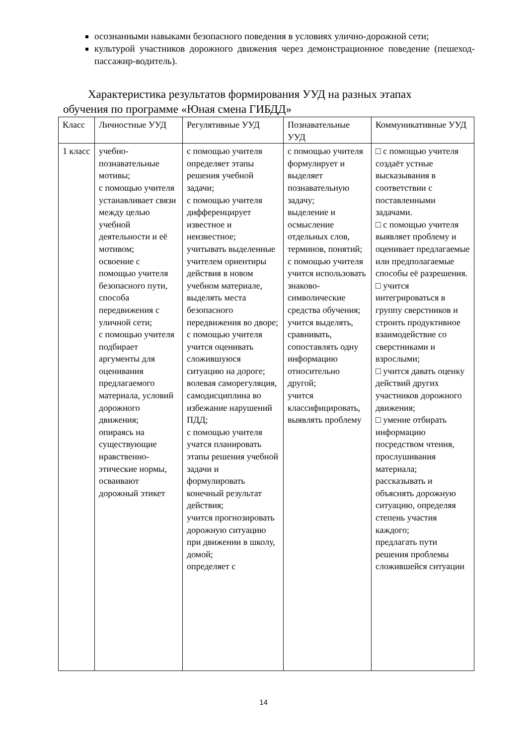осознанными навыками безопасного поведения в условиях улично-дорожной сети;
культурой участников дорожного движения через демонстрационное поведение (пешеход-пассажир-водитель).
Характеристика результатов формирования УУД на разных этапах
обучения по программе «Юная смена ГИБДД»
| Класс | Личностные УУД | Регулятивные УУД | Познавательные УУД | Коммуникативные УУД |
| 1 класс | учебно-познавательные мотивы; с помощью учителя устанавливает связи между целью учебной деятельности и её мотивом; освоение с помощью учителя безопасного пути, способа передвижения с уличной сети; с помощью учителя подбирает аргументы для оценивания предлагаемого материала, условий дорожного движения; опираясь на существующие нравственно-этические нормы, осваивают дорожный этикет | с помощью учителя определяет этапы решения учебной задачи; с помощью учителя дифференцирует известное и неизвестное; учитывать выделенные учителем ориентиры действия в новом учебном материале, выделять места безопасного передвижения во дворе; с помощью учителя учится оценивать сложившуюся ситуацию на дороге; волевая саморегуляция, самодисциплина во избежание нарушений ПДД; с помощью учителя учатся планировать этапы решения учебной задачи и формулировать конечный результат действия; учится прогнозировать дорожную ситуацию при движении в школу, домой; определяет с | с помощью учителя формулирует и выделяет познавательную задачу; выделение и осмысление отдельных слов, терминов, понятий; с помощью учителя учится использовать знаково-символические средства обучения; учится выделять, сравнивать, сопоставлять одну информацию относительно другой; учится классифицировать, выявлять проблему | □ с помощью учителя создаёт устные высказывания в соответствии с поставленными задачами. □ с помощью учителя выявляет проблему и оценивает предлагаемые или предполагаемые способы её разрешения. □ учится интегрироваться в группу сверстников и строить продуктивное взаимодействие со сверстниками и взрослыми; □ учится давать оценку действий других участников дорожного движения; □ умение отбирать информацию посредством чтения, прослушивания материала; рассказывать и объяснять дорожную ситуацию, определяя степень участия каждого; предлагать пути решения проблемы сложившейся ситуации |
14